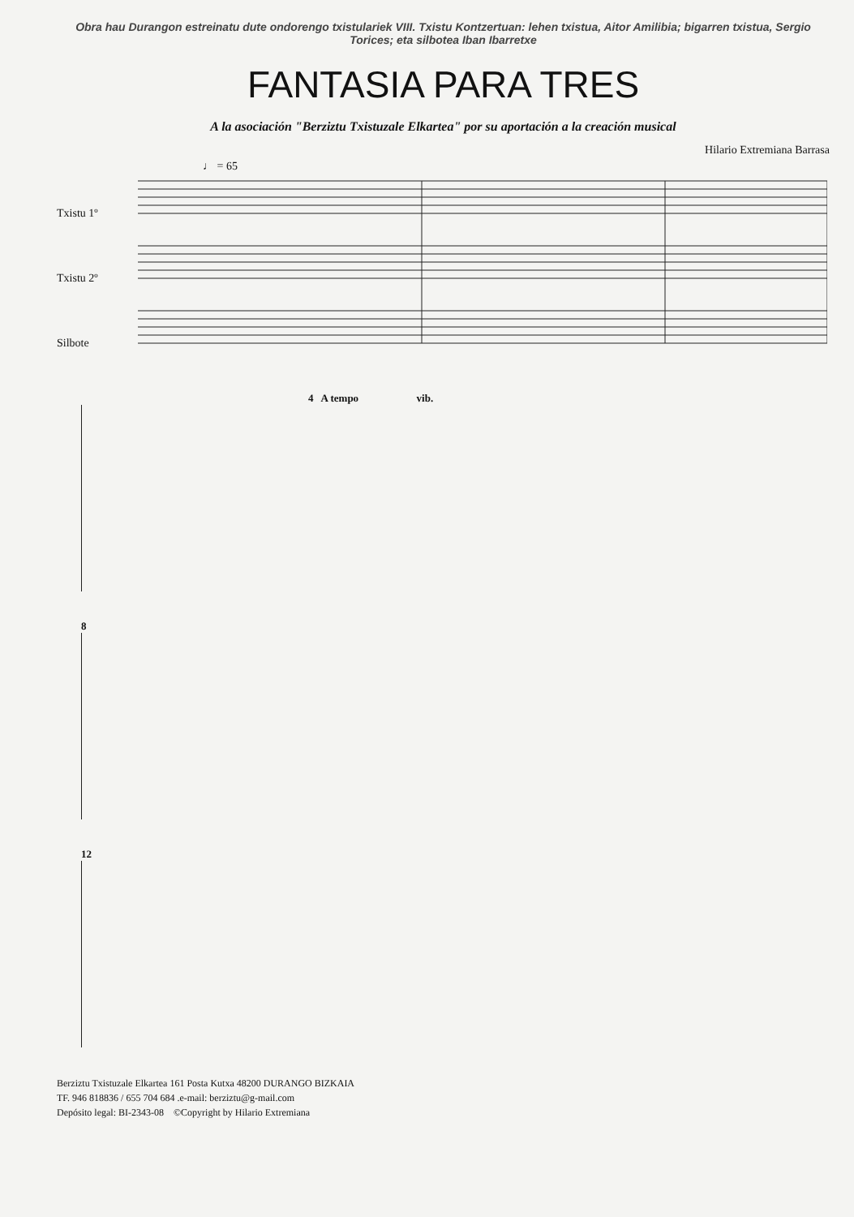Obra hau Durangon estreinatu dute ondorengo txistulariek VIII. Txistu Kontzertuan: lehen txistua, Aitor Amilibia; bigarren txistua, Sergio Torices; eta silbotea Iban Ibarretxe
FANTASIA PARA TRES
A la asociación "Berziztu Txistuzale Elkartea" por su aportación a la creación musical
Hilario Extremiana Barrasa
♩ = 65
Txistu 1º
Txistu 2º
Silbote
4 A tempo vib.
8
12
Berziztu Txistuzale Elkartea 161 Posta Kutxa 48200 DURANGO BIZKAIA
TF. 946 818836 / 655 704 684 .e-mail: berziztu@g-mail.com
Depósito legal: BI-2343-08 ©Copyright by Hilario Extremiana